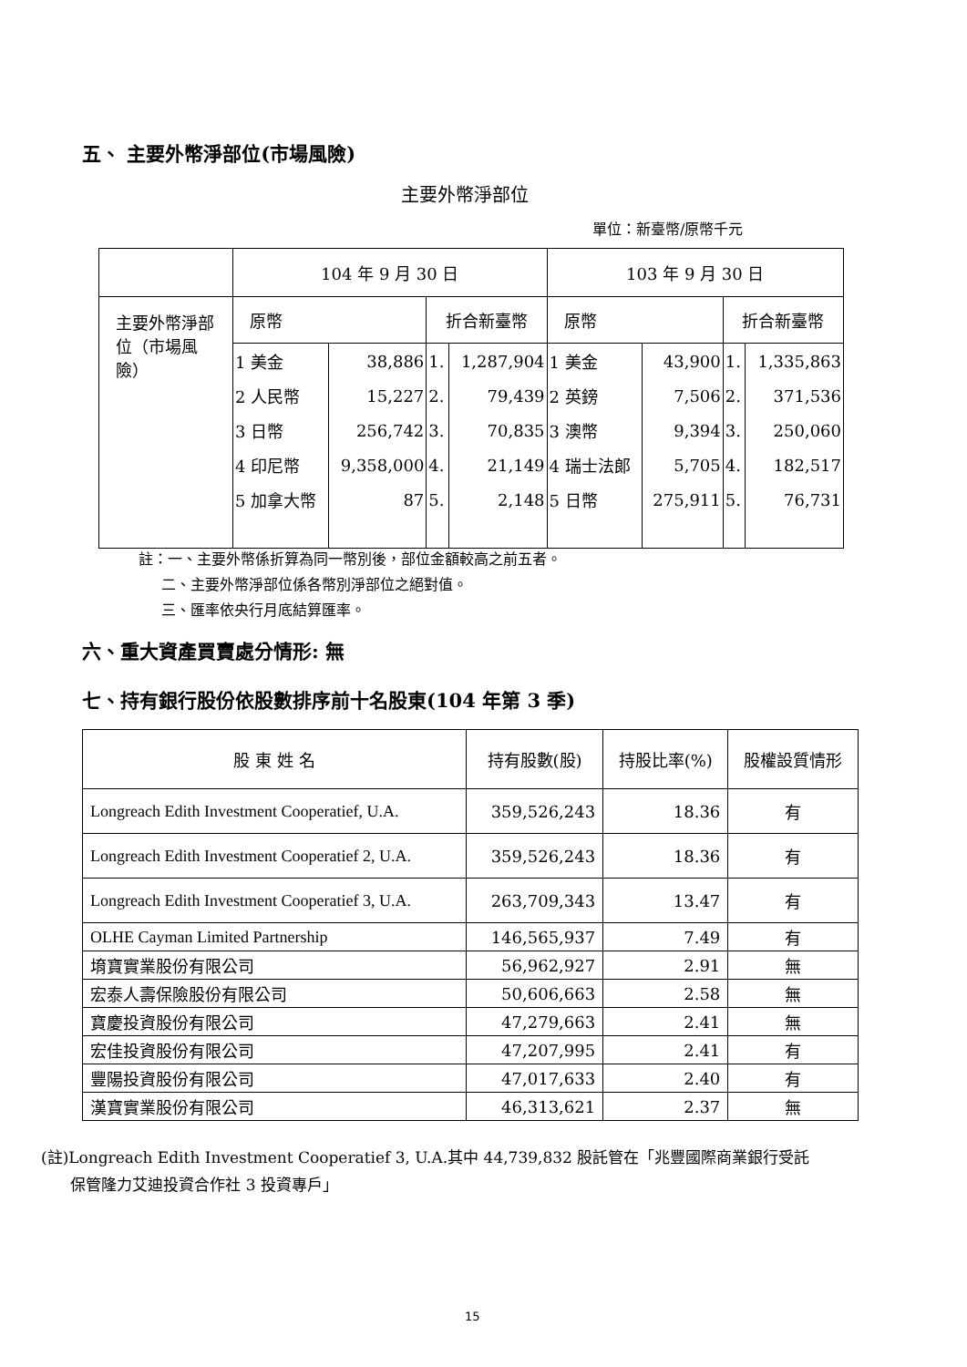五、 主要外幣淨部位(市場風險)
主要外幣淨部位
單位：新臺幣/原幣千元
| | 104 年 9 月 30 日 | | | | 103 年 9 月 30 日 | | | |
| --- | --- | --- | --- | --- | --- | --- | --- | --- |
| 主要外幣淨部位（市場風險） | 原幣 | | 折合新臺幣 | | 原幣 | | 折合新臺幣 | |
| | 1 美金 | 38,886 | 1. | 1,287,904 | 1 美金 | 43,900 | 1. | 1,335,863 |
| | 2 人民幣 | 15,227 | 2. | 79,439 | 2 英鎊 | 7,506 | 2. | 371,536 |
| | 3 日幣 | 256,742 | 3. | 70,835 | 3 澳幣 | 9,394 | 3. | 250,060 |
| | 4 印尼幣 | 9,358,000 | 4. | 21,149 | 4 瑞士法郎 | 5,705 | 4. | 182,517 |
| | 5 加拿大幣 | 87 | 5. | 2,148 | 5 日幣 | 275,911 | 5. | 76,731 |
註：一、主要外幣係折算為同一幣別後，部位金額較高之前五者。
二、主要外幣淨部位係各幣別淨部位之絕對值。
三、匯率依央行月底結算匯率。
六、重大資產買賣處分情形: 無
七、持有銀行股份依股數排序前十名股東(104 年第 3 季)
| 股 東 姓 名 | 持有股數(股) | 持股比率(%) | 股權設質情形 |
| --- | --- | --- | --- |
| Longreach Edith Investment Cooperatief, U.A. | 359,526,243 | 18.36 | 有 |
| Longreach Edith Investment Cooperatief 2, U.A. | 359,526,243 | 18.36 | 有 |
| Longreach Edith Investment Cooperatief 3, U.A. | 263,709,343 | 13.47 | 有 |
| OLHE Cayman Limited Partnership | 146,565,937 | 7.49 | 有 |
| 堉寶實業股份有限公司 | 56,962,927 | 2.91 | 無 |
| 宏泰人壽保險股份有限公司 | 50,606,663 | 2.58 | 無 |
| 寶慶投資股份有限公司 | 47,279,663 | 2.41 | 無 |
| 宏佳投資股份有限公司 | 47,207,995 | 2.41 | 有 |
| 豐陽投資股份有限公司 | 47,017,633 | 2.40 | 有 |
| 漢寶實業股份有限公司 | 46,313,621 | 2.37 | 無 |
(註)Longreach Edith Investment Cooperatief 3, U.A.其中 44,739,832 股託管在「兆豐國際商業銀行受託
保管隆力艾迪投資合作社 3 投資專戶」
15